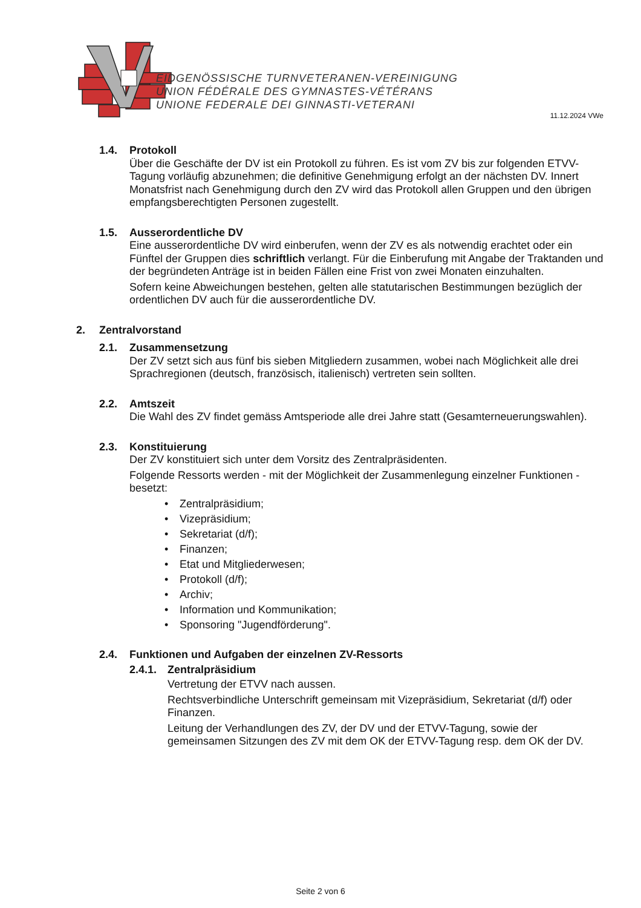EIDGENÖSSISCHE TURNVETERANEN-VEREINIGUNG
UNION FÉDÉRALE DES GYMNASTES-VÉTÉRANS
UNIONE FEDERALE DEI GINNASTI-VETERANI
11.12.2024 VWe
1.4. Protokoll
Über die Geschäfte der DV ist ein Protokoll zu führen. Es ist vom ZV bis zur folgenden ETVV-Tagung vorläufig abzunehmen; die definitive Genehmigung erfolgt an der nächsten DV. Innert Monatsfrist nach Genehmigung durch den ZV wird das Protokoll allen Gruppen und den übrigen empfangsberechtigten Personen zugestellt.
1.5. Ausserordentliche DV
Eine ausserordentliche DV wird einberufen, wenn der ZV es als notwendig erachtet oder ein Fünftel der Gruppen dies schriftlich verlangt. Für die Einberufung mit Angabe der Traktanden und der begründeten Anträge ist in beiden Fällen eine Frist von zwei Monaten einzuhalten.
Sofern keine Abweichungen bestehen, gelten alle statutarischen Bestimmungen bezüglich der ordentlichen DV auch für die ausserordentliche DV.
2. Zentralvorstand
2.1. Zusammensetzung
Der ZV setzt sich aus fünf bis sieben Mitgliedern zusammen, wobei nach Möglichkeit alle drei Sprachregionen (deutsch, französisch, italienisch) vertreten sein sollten.
2.2. Amtszeit
Die Wahl des ZV findet gemäss Amtsperiode alle drei Jahre statt (Gesamterneuerungswahlen).
2.3. Konstituierung
Der ZV konstituiert sich unter dem Vorsitz des Zentralpräsidenten.
Folgende Ressorts werden - mit der Möglichkeit der Zusammenlegung einzelner Funktionen - besetzt:
• Zentralpräsidium;
• Vizepräsidium;
• Sekretariat (d/f);
• Finanzen;
• Etat und Mitgliederwesen;
• Protokoll (d/f);
• Archiv;
• Information und Kommunikation;
• Sponsoring "Jugendförderung".
2.4. Funktionen und Aufgaben der einzelnen ZV-Ressorts
2.4.1. Zentralpräsidium
Vertretung der ETVV nach aussen.
Rechtsverbindliche Unterschrift gemeinsam mit Vizepräsidium, Sekretariat (d/f) oder Finanzen.
Leitung der Verhandlungen des ZV, der DV und der ETVV-Tagung, sowie der gemeinsamen Sitzungen des ZV mit dem OK der ETVV-Tagung resp. dem OK der DV.
Seite 2 von 6